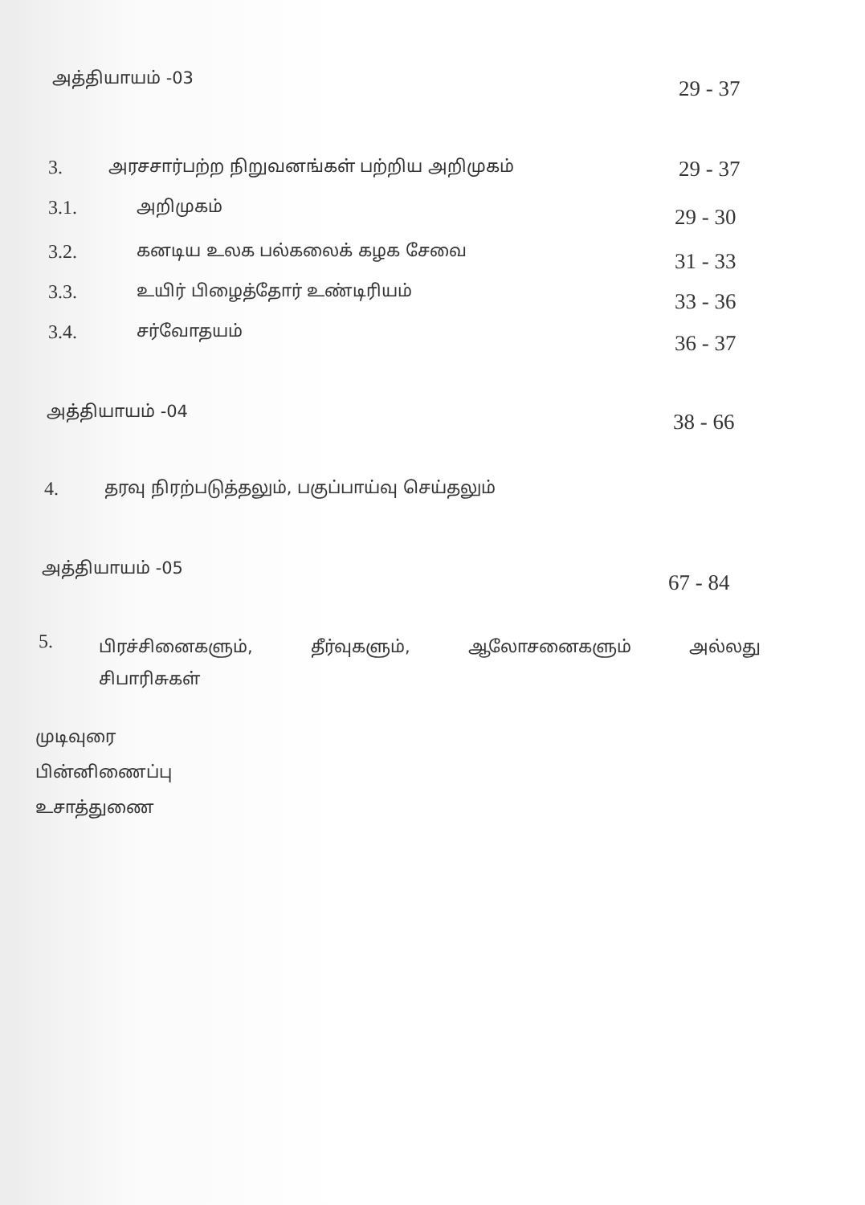அத்தியாயம் -03 29 - 37
3. அரசசார்பற்ற நிறுவனங்கள் பற்றிய அறிமுகம் 29 - 37
3.1. அறிமுகம் 29 - 30
3.2. கனடிய உலக பல்கலைக் கழக சேவை 31 - 33
3.3. உயிர் பிழைத்தோர் உண்டிரியம் 33 - 36
3.4. சர்வோதயம் 36 - 37
அத்தியாயம் -04 38 - 66
4. தரவு நிரற்படுத்தலும், பகுப்பாய்வு செய்தலும்
அத்தியாயம் -05
67 - 84
5. பிரச்சினைகளும், தீர்வுகளும், ஆலோசனைகளும் அல்லது
சிபாரிசுகள்
முடிவுரை
பின்னிணைப்பு
உசாத்துணை